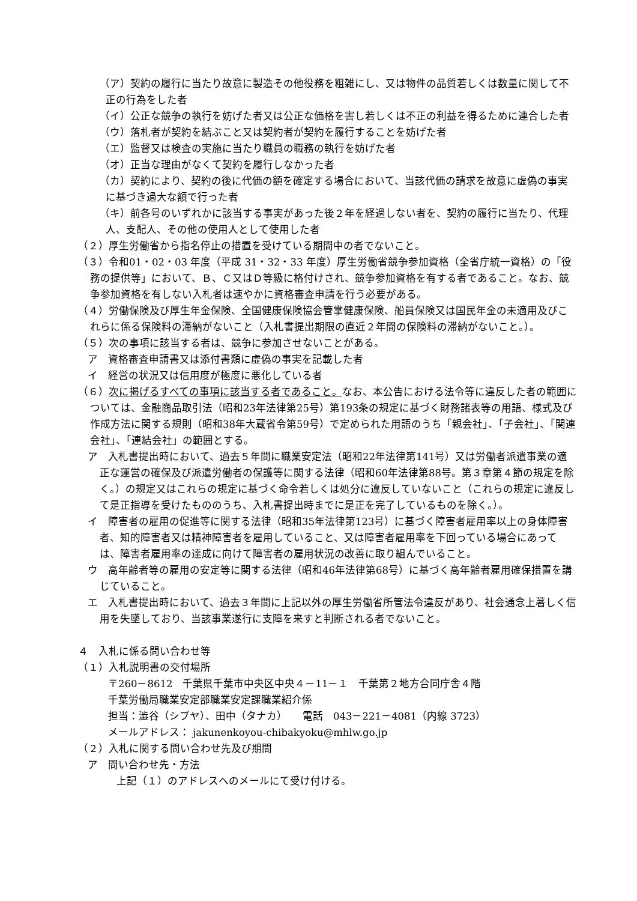（ア）契約の履行に当たり故意に製造その他役務を粗雑にし、又は物件の品質若しくは数量に関して不正の行為をした者
（イ）公正な競争の執行を妨げた者又は公正な価格を害し若しくは不正の利益を得るために連合した者
（ウ）落札者が契約を結ぶこと又は契約者が契約を履行することを妨げた者
（エ）監督又は検査の実施に当たり職員の職務の執行を妨げた者
（オ）正当な理由がなくて契約を履行しなかった者
（カ）契約により、契約の後に代価の額を確定する場合において、当該代価の請求を故意に虚偽の事実に基づき過大な額で行った者
（キ）前各号のいずれかに該当する事実があった後２年を経過しない者を、契約の履行に当たり、代理人、支配人、その他の使用人として使用した者
（２）厚生労働省から指名停止の措置を受けている期間中の者でないこと。
（３）令和01・02・03 年度（平成 31・32・33 年度）厚生労働省競争参加資格（全省庁統一資格）の「役務の提供等」において、Ｂ、Ｃ又はＤ等級に格付けされ、競争参加資格を有する者であること。なお、競争参加資格を有しない入札者は速やかに資格審査申請を行う必要がある。
（４）労働保険及び厚生年金保険、全国健康保険協会管掌健康保険、船員保険又は国民年金の未適用及びこれらに係る保険料の滞納がないこと（入札書提出期限の直近２年間の保険料の滞納がないこと。）。
（５）次の事項に該当する者は、競争に参加させないことがある。
ア　資格審査申請書又は添付書類に虚偽の事実を記載した者
イ　経営の状況又は信用度が極度に悪化している者
（６）次に掲げるすべての事項に該当する者であること。なお、本公告における法令等に違反した者の範囲については、金融商品取引法（昭和23年法律第25号）第193条の規定に基づく財務諸表等の用語、様式及び作成方法に関する規則（昭和38年大蔵省令第59号）で定められた用語のうち「親会社」、「子会社」、「関連会社」、「連結会社」の範囲とする。
ア　入札書提出時において、過去５年間に職業安定法（昭和22年法律第141号）又は労働者派遣事業の適正な運営の確保及び派遣労働者の保護等に関する法律（昭和60年法律第88号。第３章第４節の規定を除く。）の規定又はこれらの規定に基づく命令若しくは処分に違反していないこと（これらの規定に違反して是正指導を受けたもののうち、入札書提出時までに是正を完了しているものを除く。）。
イ　障害者の雇用の促進等に関する法律（昭和35年法律第123号）に基づく障害者雇用率以上の身体障害者、知的障害者又は精神障害者を雇用していること、又は障害者雇用率を下回っている場合にあっては、障害者雇用率の達成に向けて障害者の雇用状況の改善に取り組んでいること。
ウ　高年齢者等の雇用の安定等に関する法律（昭和46年法律第68号）に基づく高年齢者雇用確保措置を講じていること。
エ　入札書提出時において、過去３年間に上記以外の厚生労働省所管法令違反があり、社会通念上著しく信用を失墜しており、当該事業遂行に支障を来すと判断される者でないこと。
４　入札に係る問い合わせ等
（１）入札説明書の交付場所
〒260－8612　千葉県千葉市中央区中央４－11－１　千葉第２地方合同庁舎４階
千葉労働局職業安定部職業安定課職業紹介係
担当：澁谷（シブヤ）、田中（タナカ）　　電話　043－221－4081（内線 3723）
メールアドレス： jakunenkoyou-chibakyoku@mhlw.go.jp
（２）入札に関する問い合わせ先及び期間
ア　問い合わせ先・方法
上記（１）のアドレスへのメールにて受け付ける。